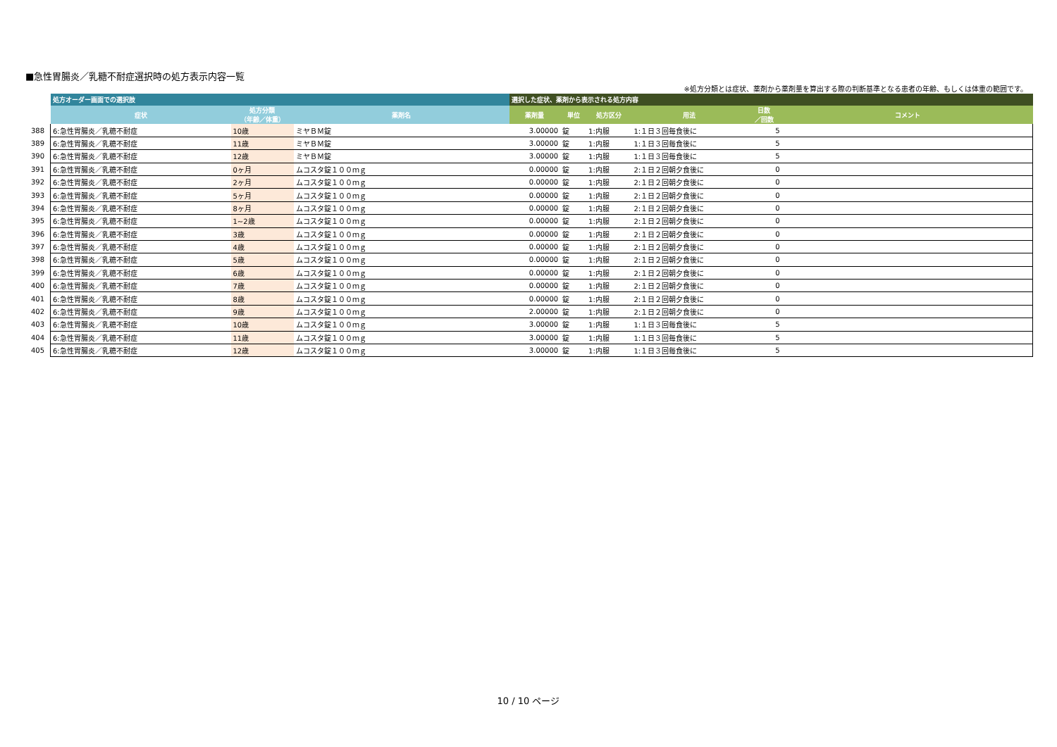■急性胃腸炎／乳糖不耐症選択時の処方表示内容一覧
※処方分類とは症状、薬剤から薬剤量を算出する際の判断基準となる患者の年齢、もしくは体重の範囲です。
| | 処方オーダー画面での選択肢 | | | 選択した症状、薬剤から表示される処方内容 | | | | | |
| --- | --- | --- | --- | --- | --- | --- | --- | --- | --- |
| | 症状 | 処方分類 （年齢／体重） | 薬剤名 | 薬剤量 | 単位 | 処方区分 | 用法 | 日数 ／回数 | コメント |
| 388 | 6:急性胃腸炎／乳糖不耐症 | 10歳 | ミヤＢＭ錠 | 3.00000 | 錠 | 1:内服 | 1:１日３回毎食後に | 5 | |
| 389 | 6:急性胃腸炎／乳糖不耐症 | 11歳 | ミヤＢＭ錠 | 3.00000 | 錠 | 1:内服 | 1:１日３回毎食後に | 5 | |
| 390 | 6:急性胃腸炎／乳糖不耐症 | 12歳 | ミヤＢＭ錠 | 3.00000 | 錠 | 1:内服 | 1:１日３回毎食後に | 5 | |
| 391 | 6:急性胃腸炎／乳糖不耐症 | 0ヶ月 | ムコスタ錠１００ｍｇ | 0.00000 | 錠 | 1:内服 | 2:１日２回朝夕食後に | 0 | |
| 392 | 6:急性胃腸炎／乳糖不耐症 | 2ヶ月 | ムコスタ錠１００ｍｇ | 0.00000 | 錠 | 1:内服 | 2:１日２回朝夕食後に | 0 | |
| 393 | 6:急性胃腸炎／乳糖不耐症 | 5ヶ月 | ムコスタ錠１００ｍｇ | 0.00000 | 錠 | 1:内服 | 2:１日２回朝夕食後に | 0 | |
| 394 | 6:急性胃腸炎／乳糖不耐症 | 8ヶ月 | ムコスタ錠１００ｍｇ | 0.00000 | 錠 | 1:内服 | 2:１日２回朝夕食後に | 0 | |
| 395 | 6:急性胃腸炎／乳糖不耐症 | 1~2歳 | ムコスタ錠１００ｍｇ | 0.00000 | 錠 | 1:内服 | 2:１日２回朝夕食後に | 0 | |
| 396 | 6:急性胃腸炎／乳糖不耐症 | 3歳 | ムコスタ錠１００ｍｇ | 0.00000 | 錠 | 1:内服 | 2:１日２回朝夕食後に | 0 | |
| 397 | 6:急性胃腸炎／乳糖不耐症 | 4歳 | ムコスタ錠１００ｍｇ | 0.00000 | 錠 | 1:内服 | 2:１日２回朝夕食後に | 0 | |
| 398 | 6:急性胃腸炎／乳糖不耐症 | 5歳 | ムコスタ錠１００ｍｇ | 0.00000 | 錠 | 1:内服 | 2:１日２回朝夕食後に | 0 | |
| 399 | 6:急性胃腸炎／乳糖不耐症 | 6歳 | ムコスタ錠１００ｍｇ | 0.00000 | 錠 | 1:内服 | 2:１日２回朝夕食後に | 0 | |
| 400 | 6:急性胃腸炎／乳糖不耐症 | 7歳 | ムコスタ錠１００ｍｇ | 0.00000 | 錠 | 1:内服 | 2:１日２回朝夕食後に | 0 | |
| 401 | 6:急性胃腸炎／乳糖不耐症 | 8歳 | ムコスタ錠１００ｍｇ | 0.00000 | 錠 | 1:内服 | 2:１日２回朝夕食後に | 0 | |
| 402 | 6:急性胃腸炎／乳糖不耐症 | 9歳 | ムコスタ錠１００ｍｇ | 2.00000 | 錠 | 1:内服 | 2:１日２回朝夕食後に | 0 | |
| 403 | 6:急性胃腸炎／乳糖不耐症 | 10歳 | ムコスタ錠１００ｍｇ | 3.00000 | 錠 | 1:内服 | 1:１日３回毎食後に | 5 | |
| 404 | 6:急性胃腸炎／乳糖不耐症 | 11歳 | ムコスタ錠１００ｍｇ | 3.00000 | 錠 | 1:内服 | 1:１日３回毎食後に | 5 | |
| 405 | 6:急性胃腸炎／乳糖不耐症 | 12歳 | ムコスタ錠１００ｍｇ | 3.00000 | 錠 | 1:内服 | 1:１日３回毎食後に | 5 | |
10 / 10 ページ